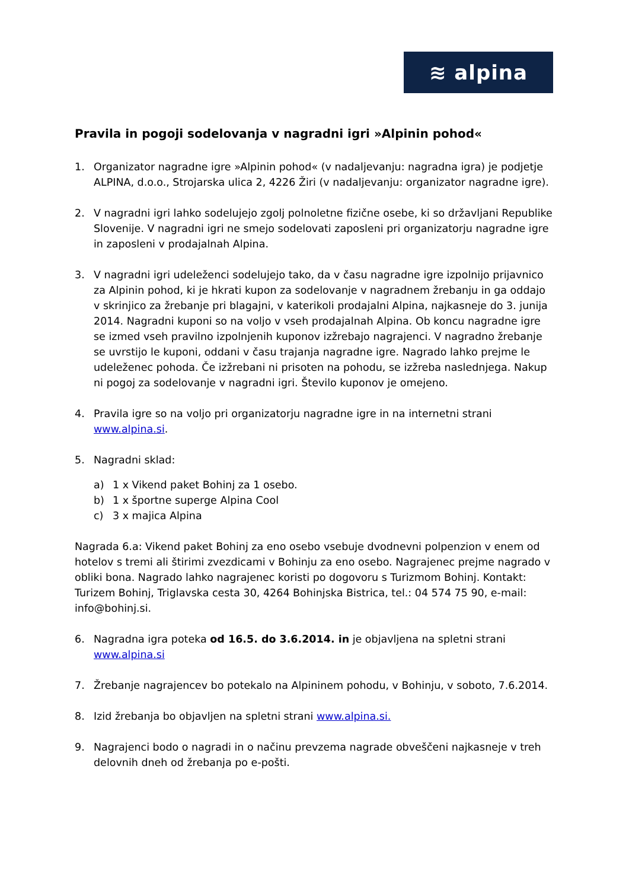≋ alpina
Pravila in pogoji sodelovanja v nagradni igri »Alpinin pohod«
1. Organizator nagradne igre »Alpinin pohod« (v nadaljevanju: nagradna igra) je podjetje ALPINA, d.o.o., Strojarska ulica 2, 4226 Žiri (v nadaljevanju: organizator nagradne igre).
2. V nagradni igri lahko sodelujejo zgolj polnoletne fizične osebe, ki so državljani Republike Slovenije. V nagradni igri ne smejo sodelovati zaposleni pri organizatorju nagradne igre in zaposleni v prodajalnah Alpina.
3. V nagradni igri udeleženci sodelujejo tako, da v času nagradne igre izpolnijo prijavnico za Alpinin pohod, ki je hkrati kupon za sodelovanje v nagradnem žrebanju in ga oddajo v skrinjico za žrebanje pri blagajni, v katerikoli prodajalni Alpina, najkasneje do 3. junija 2014. Nagradni kuponi so na voljo v vseh prodajalnah Alpina. Ob koncu nagradne igre se izmed vseh pravilno izpolnjenih kuponov izžrebajo nagrajenci. V nagradno žrebanje se uvrstijo le kuponi, oddani v času trajanja nagradne igre. Nagrado lahko prejme le udeleženec pohoda. Če izžrebani ni prisoten na pohodu, se izžreba naslednjega. Nakup ni pogoj za sodelovanje v nagradni igri. Število kuponov je omejeno.
4. Pravila igre so na voljo pri organizatorju nagradne igre in na internetni strani www.alpina.si.
5. Nagradni sklad:
a) 1 x Vikend paket Bohinj za 1 osebo.
b) 1 x športne superge Alpina Cool
c) 3 x majica Alpina
Nagrada 6.a: Vikend paket Bohinj za eno osebo vsebuje dvodnevni polpenzion v enem od hotelov s tremi ali štirimi zvezdicami v Bohinju za eno osebo. Nagrajenec prejme nagrado v obliki bona. Nagrado lahko nagrajenec koristi po dogovoru s Turizmom Bohinj. Kontakt: Turizem Bohinj, Triglavska cesta 30, 4264 Bohinjska Bistrica, tel.: 04 574 75 90, e-mail: info@bohinj.si.
6. Nagradna igra poteka od 16.5. do 3.6.2014. in je objavljena na spletni strani www.alpina.si
7. Žrebanje nagrajencev bo potekalo na Alpininem pohodu, v Bohinju, v soboto, 7.6.2014.
8. Izid žrebanja bo objavljen na spletni strani www.alpina.si.
9. Nagrajenci bodo o nagradi in o načinu prevzema nagrade obveščeni najkasneje v treh delovnih dneh od žrebanja po e-pošti.